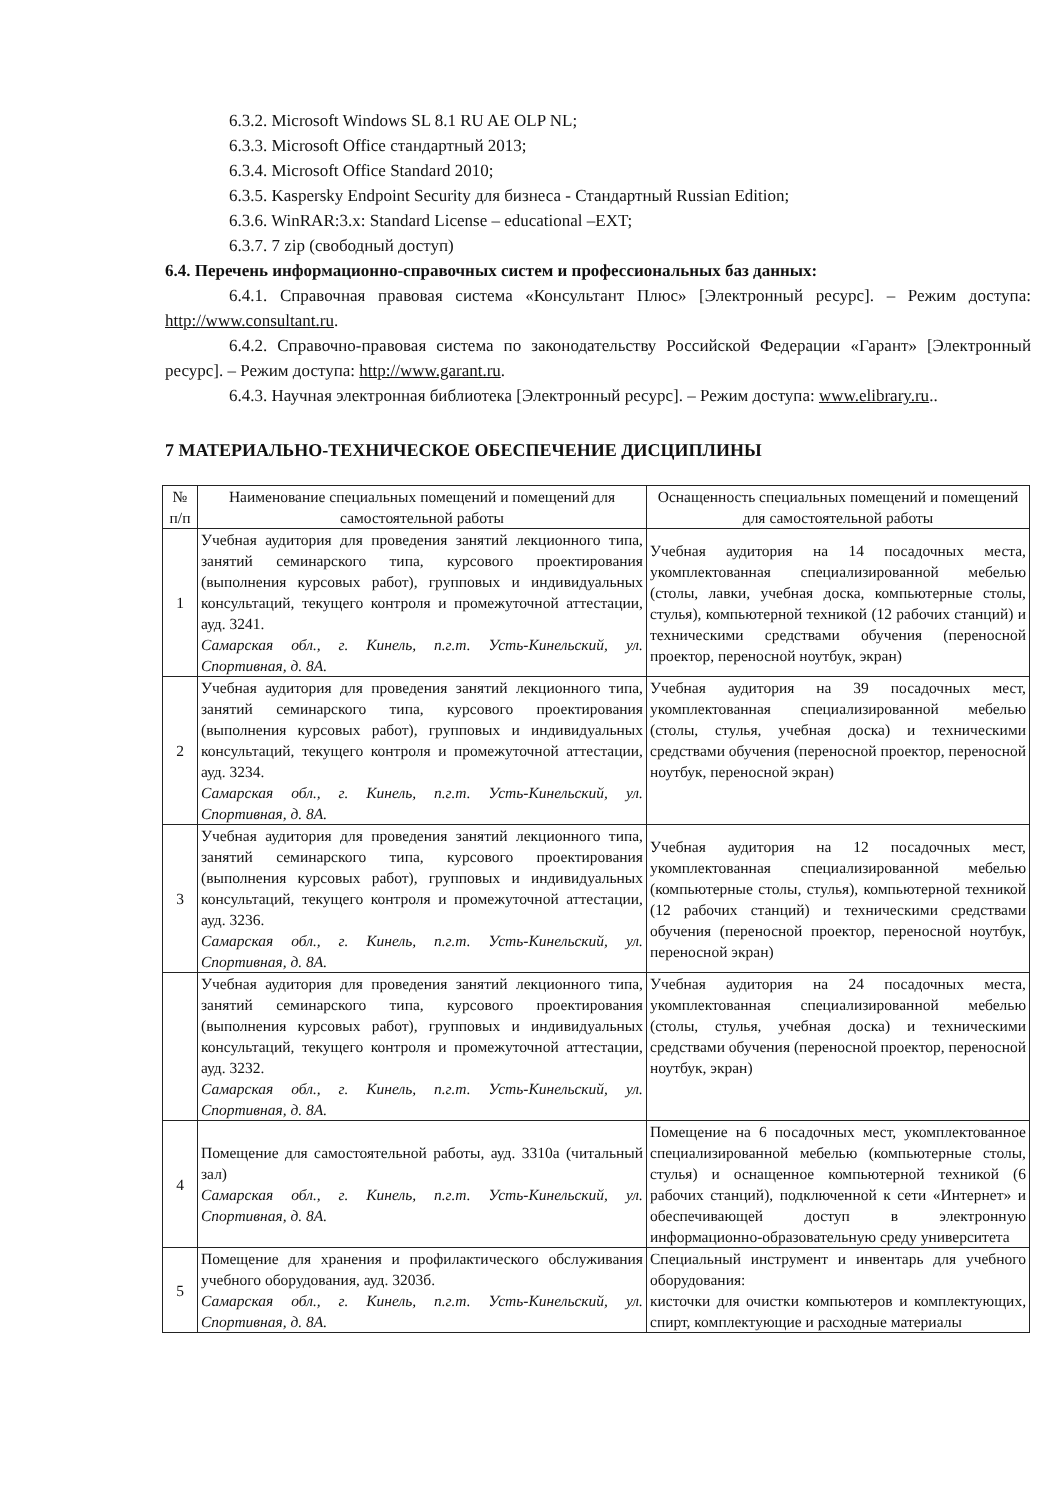6.3.2. Microsoft Windows SL 8.1 RU AE OLP NL;
6.3.3. Microsoft Office стандартный 2013;
6.3.4. Microsoft Office Standard 2010;
6.3.5. Kaspersky Endpoint Security для бизнеса - Стандартный Russian Edition;
6.3.6. WinRAR:3.x: Standard License – educational –EXT;
6.3.7. 7 zip (свободный доступ)
6.4. Перечень информационно-справочных систем и профессиональных баз данных:
6.4.1. Справочная правовая система «Консультант Плюс» [Электронный ресурс]. – Режим доступа: http://www.consultant.ru.
6.4.2. Справочно-правовая система по законодательству Российской Федерации «Гарант» [Электронный ресурс]. – Режим доступа: http://www.garant.ru.
6.4.3. Научная электронная библиотека [Электронный ресурс]. – Режим доступа: www.elibrary.ru..
7 МАТЕРИАЛЬНО-ТЕХНИЧЕСКОЕ ОБЕСПЕЧЕНИЕ ДИСЦИПЛИНЫ
| № п/п | Наименование специальных помещений и помещений для самостоятельной работы | Оснащенность специальных помещений и помещений для самостоятельной работы |
| --- | --- | --- |
| 1 | Учебная аудитория для проведения занятий лекционного типа, занятий семинарского типа, курсового проектирования (выполнения курсовых работ), групповых и индивидуальных консультаций, текущего контроля и промежуточной аттестации, ауд. 3241. Самарская обл., г. Кинель, п.г.т. Усть-Кинельский, ул. Спортивная, д. 8А. | Учебная аудитория на 14 посадочных места, укомплектованная специализированной мебелью (столы, лавки, учебная доска, компьютерные столы, стулья), компьютерной техникой (12 рабочих станций) и техническими средствами обучения (переносной проектор, переносной ноутбук, экран) |
| 2 | Учебная аудитория для проведения занятий лекционного типа, занятий семинарского типа, курсового проектирования (выполнения курсовых работ), групповых и индивидуальных консультаций, текущего контроля и промежуточной аттестации, ауд. 3234. Самарская обл., г. Кинель, п.г.т. Усть-Кинельский, ул. Спортивная, д. 8А. | Учебная аудитория на 39 посадочных мест, укомплектованная специализированной мебелью (столы, стулья, учебная доска) и техническими средствами обучения (переносной проектор, переносной ноутбук, переносной экран) |
| 3 | Учебная аудитория для проведения занятий лекционного типа, занятий семинарского типа, курсового проектирования (выполнения курсовых работ), групповых и индивидуальных консультаций, текущего контроля и промежуточной аттестации, ауд. 3236. Самарская обл., г. Кинель, п.г.т. Усть-Кинельский, ул. Спортивная, д. 8А. | Учебная аудитория на 12 посадочных мест, укомплектованная специализированной мебелью (компьютерные столы, стулья), компьютерной техникой (12 рабочих станций) и техническими средствами обучения (переносной проектор, переносной ноутбук, переносной экран) |
| | Учебная аудитория для проведения занятий лекционного типа, занятий семинарского типа, курсового проектирования (выполнения курсовых работ), групповых и индивидуальных консультаций, текущего контроля и промежуточной аттестации, ауд. 3232. Самарская обл., г. Кинель, п.г.т. Усть-Кинельский, ул. Спортивная, д. 8А. | Учебная аудитория на 24 посадочных места, укомплектованная специализированной мебелью (столы, стулья, учебная доска) и техническими средствами обучения (переносной проектор, переносной ноутбук, экран) |
| 4 | Помещение для самостоятельной работы, ауд. 3310а (читальный зал) Самарская обл., г. Кинель, п.г.т. Усть-Кинельский, ул. Спортивная, д. 8А. | Помещение на 6 посадочных мест, укомплектованное специализированной мебелью (компьютерные столы, стулья) и оснащенное компьютерной техникой (6 рабочих станций), подключенной к сети «Интернет» и обеспечивающей доступ в электронную информационно-образовательную среду университета |
| 5 | Помещение для хранения и профилактического обслуживания учебного оборудования, ауд. 3203б. Самарская обл., г. Кинель, п.г.т. Усть-Кинельский, ул. Спортивная, д. 8А. | Специальный инструмент и инвентарь для учебного оборудования: кисточки для очистки компьютеров и комплектующих, спирт, комплектующие и расходные материалы |